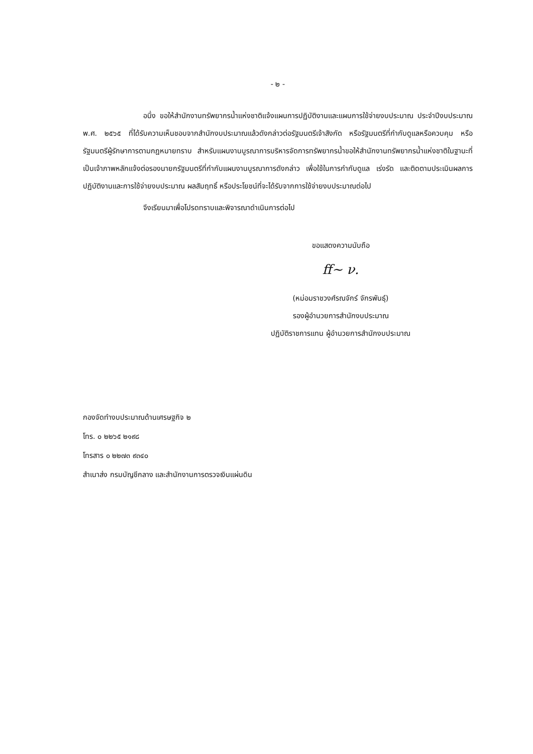- ๒ -
อนึ่ง ขอให้สำนักงานทรัพยากรน้ำแห่งชาติแจ้งแผนการปฏิบัติงานและแผนการใช้จ่ายงบประมาณ ประจำปีงบประมาณ พ.ศ. ๒๕๖๕ ที่ได้รับความเห็นชอบจากสำนักงบประมาณแล้วดังกล่าวต่อรัฐมนตรีเจ้าสังกัด หรือรัฐมนตรีที่กำกับดูแลหรือควบคุม หรือรัฐมนตรีผู้รักษาการตามกฎหมายทราบ สำหรับแผนงานบูรณาการบริหารจัดการทรัพยากรน้ำขอให้สำนักงานทรัพยากรน้ำแห่งชาติในฐานะที่เป็นเจ้าภาพหลักแจ้งต่อรองนายกรัฐมนตรีที่กำกับแผนงานบูรณาการดังกล่าว เพื่อใช้ในการกำกับดูแล เร่งรัด และติดตามประเมินผลการปฏิบัติงานและการใช้จ่ายงบประมาณ ผลสัมฤทธิ์ หรือประโยชน์ที่จะได้รับจากการใช้จ่ายงบประมาณต่อไป
จึงเรียนมาเพื่อโปรดทราบและพิจารณาดำเนินการต่อไป
ขอแสดงความนับถือ
ﬀ~ ν.
(หม่อมราชวงศ์รณจักร์ จักรพันธุ์)
รองผู้อำนวยการสำนักงบประมาณ
ปฏิบัติราชการแทน ผู้อำนวยการสำนักงบประมาณ
กองจัดทำงบประมาณด้านเศรษฐกิจ ๒
โทร. ๐ ๒๒๖๕ ๒๑๙๘
โทรสาร ๐ ๒๒๗๓ ๙๓๔๐
สำเนาส่ง กรมบัญชีกลาง และสำนักงานการตรวจเงินแผ่นดิน